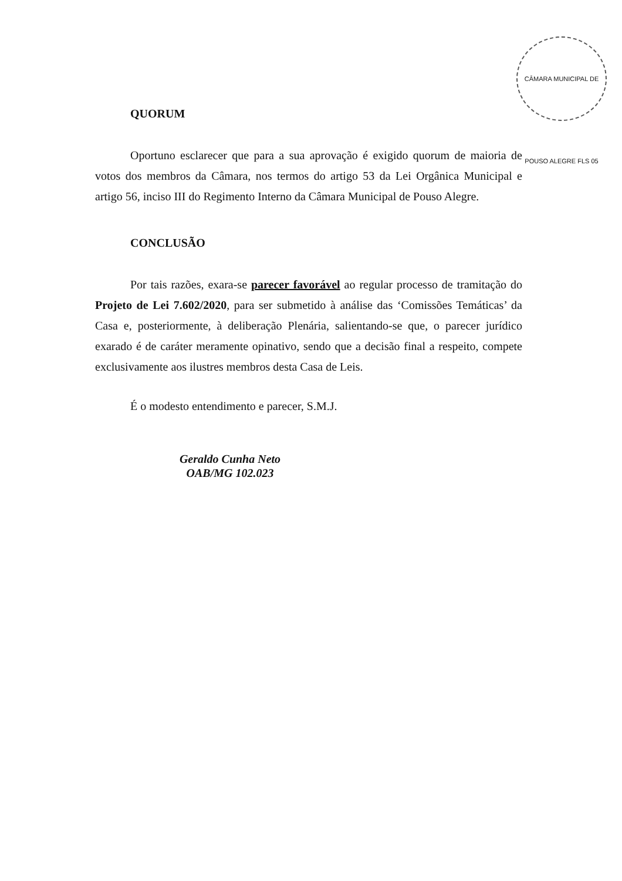CÂMARA MUNICIPAL DE POUSO ALEGRE FLS 05
QUORUM
Oportuno esclarecer que para a sua aprovação é exigido quorum de maioria de votos dos membros da Câmara, nos termos do artigo 53 da Lei Orgânica Municipal e artigo 56, inciso III do Regimento Interno da Câmara Municipal de Pouso Alegre.
CONCLUSÃO
Por tais razões, exara-se parecer favorável ao regular processo de tramitação do Projeto de Lei 7.602/2020, para ser submetido à análise das ‘Comissões Temáticas’ da Casa e, posteriormente, à deliberação Plenária, salientando-se que, o parecer jurídico exarado é de caráter meramente opinativo, sendo que a decisão final a respeito, compete exclusivamente aos ilustres membros desta Casa de Leis.
É o modesto entendimento e parecer, S.M.J.
Geraldo Cunha Neto
OAB/MG 102.023